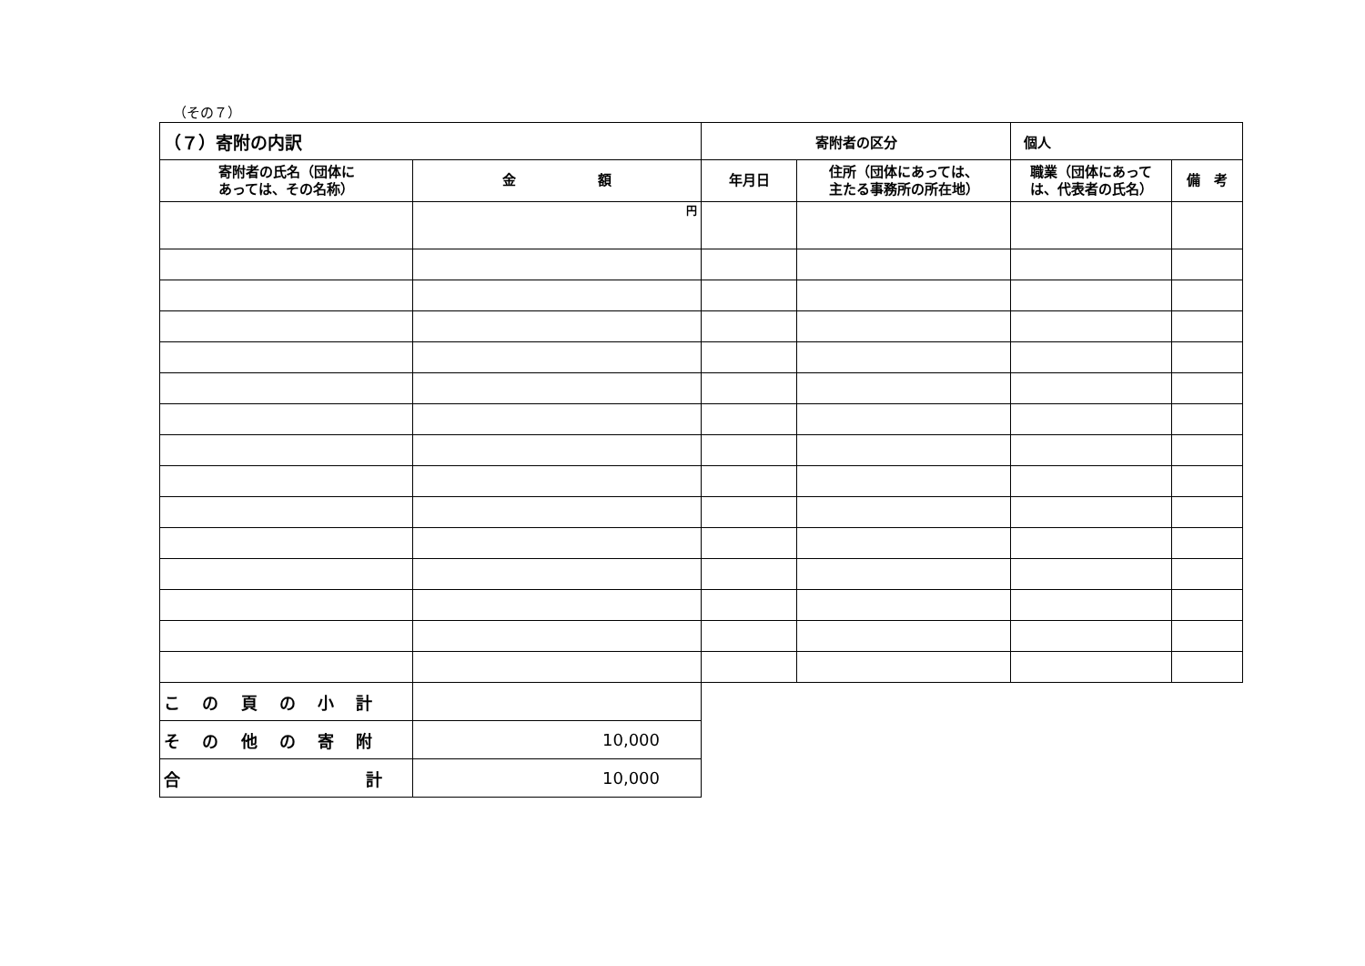（その７）
| （７）寄附の内訳 | | 寄附者の区分 | | 個人 | |
| 寄附者の氏名（団体に あっては、その名称） | 金 額 | 年月日 | 住所（団体にあっては、 主たる事務所の所在地） | 職業（団体にあって は、代表者の氏名） | 備 考 |
| | 円 | | | | |
| こ の 頁 の 小 計 | | | | | |
| そ の 他 の 寄 附 | 10,000 | | | | |
| 合 計 | 10,000 | | | | |